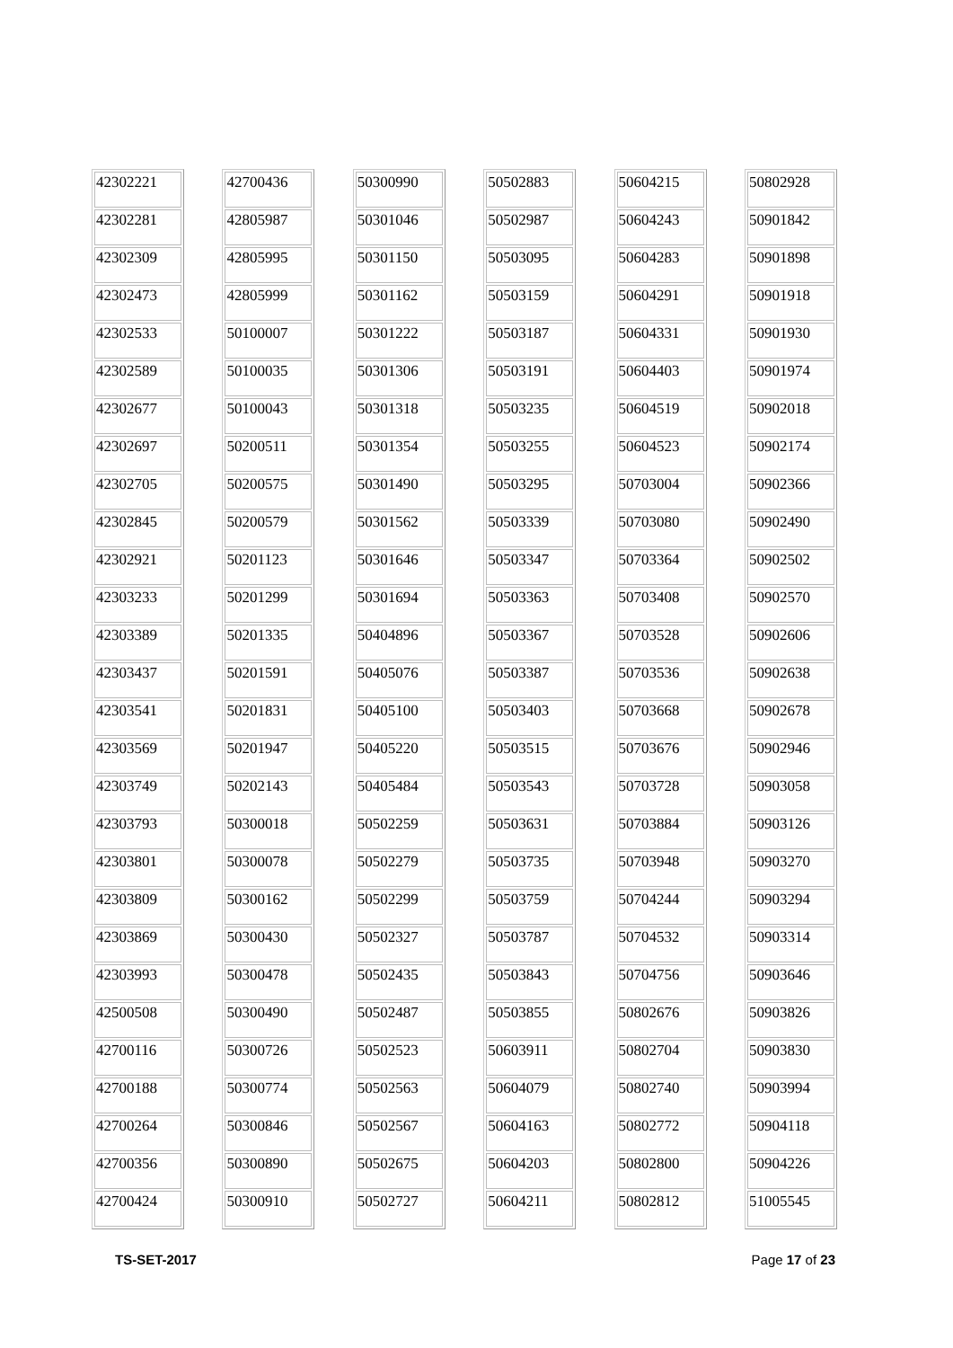| 42302221 |
| 42302281 |
| 42302309 |
| 42302473 |
| 42302533 |
| 42302589 |
| 42302677 |
| 42302697 |
| 42302705 |
| 42302845 |
| 42302921 |
| 42303233 |
| 42303389 |
| 42303437 |
| 42303541 |
| 42303569 |
| 42303749 |
| 42303793 |
| 42303801 |
| 42303809 |
| 42303869 |
| 42303993 |
| 42500508 |
| 42700116 |
| 42700188 |
| 42700264 |
| 42700356 |
| 42700424 |
| 42700436 |
| 42805987 |
| 42805995 |
| 42805999 |
| 50100007 |
| 50100035 |
| 50100043 |
| 50200511 |
| 50200575 |
| 50200579 |
| 50201123 |
| 50201299 |
| 50201335 |
| 50201591 |
| 50201831 |
| 50201947 |
| 50202143 |
| 50300018 |
| 50300078 |
| 50300162 |
| 50300430 |
| 50300478 |
| 50300490 |
| 50300726 |
| 50300774 |
| 50300846 |
| 50300890 |
| 50300910 |
| 50300990 |
| 50301046 |
| 50301150 |
| 50301162 |
| 50301222 |
| 50301306 |
| 50301318 |
| 50301354 |
| 50301490 |
| 50301562 |
| 50301646 |
| 50301694 |
| 50404896 |
| 50405076 |
| 50405100 |
| 50405220 |
| 50405484 |
| 50502259 |
| 50502279 |
| 50502299 |
| 50502327 |
| 50502435 |
| 50502487 |
| 50502523 |
| 50502563 |
| 50502567 |
| 50502675 |
| 50502727 |
| 50502883 |
| 50502987 |
| 50503095 |
| 50503159 |
| 50503187 |
| 50503191 |
| 50503235 |
| 50503255 |
| 50503295 |
| 50503339 |
| 50503347 |
| 50503363 |
| 50503367 |
| 50503387 |
| 50503403 |
| 50503515 |
| 50503543 |
| 50503631 |
| 50503735 |
| 50503759 |
| 50503787 |
| 50503843 |
| 50503855 |
| 50603911 |
| 50604079 |
| 50604163 |
| 50604203 |
| 50604211 |
| 50604215 |
| 50604243 |
| 50604283 |
| 50604291 |
| 50604331 |
| 50604403 |
| 50604519 |
| 50604523 |
| 50703004 |
| 50703080 |
| 50703364 |
| 50703408 |
| 50703528 |
| 50703536 |
| 50703668 |
| 50703676 |
| 50703728 |
| 50703884 |
| 50703948 |
| 50704244 |
| 50704532 |
| 50704756 |
| 50802676 |
| 50802704 |
| 50802740 |
| 50802772 |
| 50802800 |
| 50802812 |
| 50802928 |
| 50901842 |
| 50901898 |
| 50901918 |
| 50901930 |
| 50901974 |
| 50902018 |
| 50902174 |
| 50902366 |
| 50902490 |
| 50902502 |
| 50902570 |
| 50902606 |
| 50902638 |
| 50902678 |
| 50902946 |
| 50903058 |
| 50903126 |
| 50903270 |
| 50903294 |
| 50903314 |
| 50903646 |
| 50903826 |
| 50903830 |
| 50903994 |
| 50904118 |
| 50904226 |
| 51005545 |
TS-SET-2017 Page 17 of 23